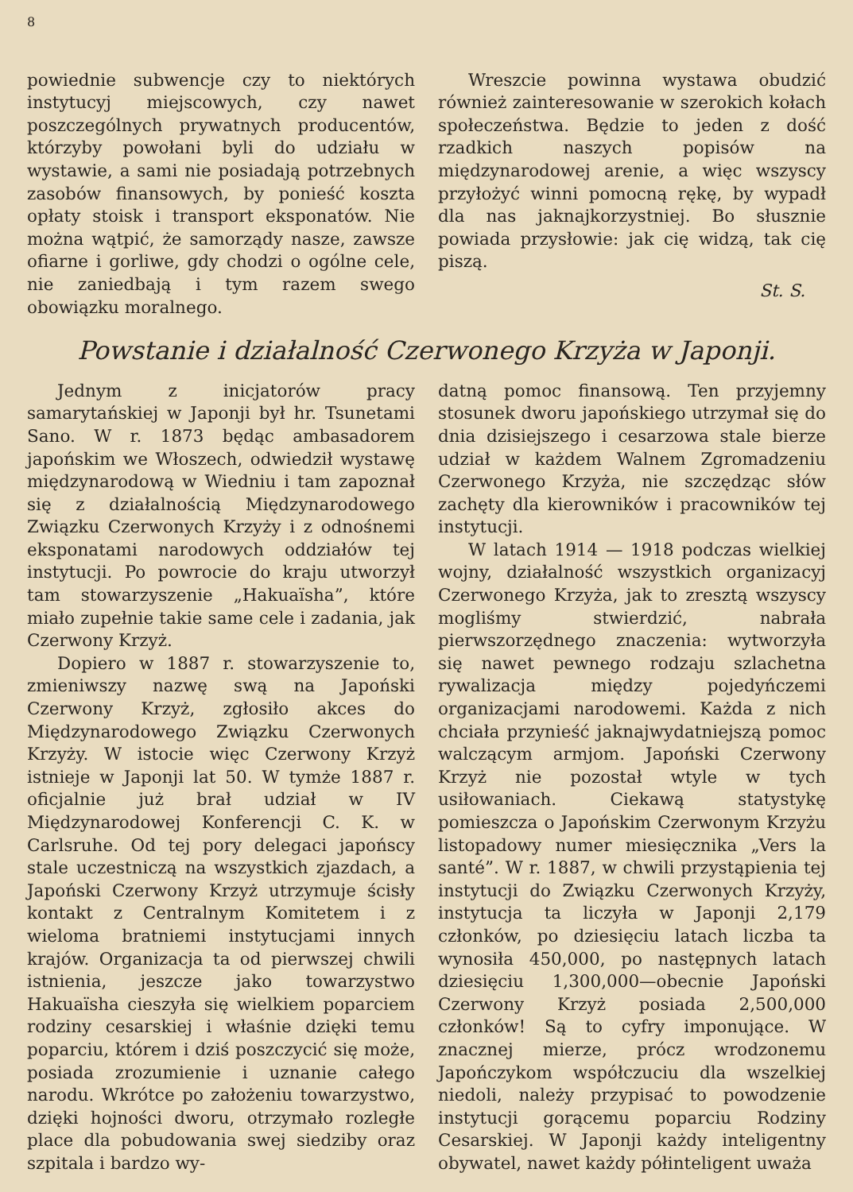8
powiednie subwencje czy to niektórych instytucyj miejscowych, czy nawet poszczególnych prywatnych producentów, którzyby powołani byli do udziału w wystawie, a sami nie posiadają potrzebnych zasobów finansowych, by ponieść koszta opłaty stoisk i transport eksponatów. Nie można wątpić, że samorządy nasze, zawsze ofiarne i gorliwe, gdy chodzi o ogólne cele, nie zaniedbają i tym razem swego obowiązku moralnego.
Wreszcie powinna wystawa obudzić również zainteresowanie w szerokich kołach społeczeństwa. Będzie to jeden z dość rzadkich naszych popisów na międzynarodowej arenie, a więc wszyscy przyłożyć winni pomocną rękę, by wypadł dla nas jaknajkorzystniej. Bo słusznie powiada przysłowie: jak cię widzą, tak cię piszą.
St. S.
Powstanie i działalność Czerwonego Krzyża w Japonji.
Jednym z inicjatorów pracy samarytańskiej w Japonji był hr. Tsunetami Sano. W r. 1873 będąc ambasadorem japońskim we Włoszech, odwiedził wystawę międzynarodową w Wiedniu i tam zapoznał się z działalnością Międzynarodowego Związku Czerwonych Krzyży i z odnośnemi eksponatami narodowych oddziałów tej instytucji. Po powrocie do kraju utworzył tam stowarzyszenie „Hakuaïsha”, które miało zupełnie takie same cele i zadania, jak Czerwony Krzyż.
Dopiero w 1887 r. stowarzyszenie to, zmieniwszy nazwę swą na Japoński Czerwony Krzyż, zgłosiło akces do Międzynarodowego Związku Czerwonych Krzyży. W istocie więc Czerwony Krzyż istnieje w Japonji lat 50. W tymże 1887 r. oficjalnie już brał udział w IV Międzynarodowej Konferencji C. K. w Carlsruhe. Od tej pory delegaci japońscy stale uczestniczą na wszystkich zjazdach, a Japoński Czerwony Krzyż utrzymuje ścisły kontakt z Centralnym Komitetem i z wieloma bratniemi instytucjami innych krajów. Organizacja ta od pierwszej chwili istnienia, jeszcze jako towarzystwo Hakuaïsha cieszyła się wielkiem poparciem rodziny cesarskiej i właśnie dzięki temu poparciu, którem i dziś poszczycić się może, posiada zrozumienie i uznanie całego narodu. Wkrótce po założeniu towarzystwo, dzięki hojności dworu, otrzymało rozległe place dla pobudowania swej siedziby oraz szpitala i bardzo wy-
datną pomoc finansową. Ten przyjemny stosunek dworu japońskiego utrzymał się do dnia dzisiejszego i cesarzowa stale bierze udział w każdem Walnem Zgromadzeniu Czerwonego Krzyża, nie szczędząc słów zachęty dla kierowników i pracowników tej instytucji.
W latach 1914 — 1918 podczas wielkiej wojny, działalność wszystkich organizacyj Czerwonego Krzyża, jak to zresztą wszyscy mogliśmy stwierdzić, nabrała pierwszorzędnego znaczenia: wytworzyła się nawet pewnego rodzaju szlachetna rywalizacja między pojedyńczemi organizacjami narodowemi. Każda z nich chciała przynieść jaknajwydatniejszą pomoc walczącym armjom. Japoński Czerwony Krzyż nie pozostał wtyle w tych usiłowaniach. Ciekawą statystykę pomieszcza o Japońskim Czerwonym Krzyżu listopadowy numer miesięcznika „Vers la santé”. W r. 1887, w chwili przystąpienia tej instytucji do Związku Czerwonych Krzyży, instytucja ta liczyła w Japonji 2,179 członków, po dziesięciu latach liczba ta wynosiła 450,000, po następnych latach dziesięciu 1,300,000—obecnie Japoński Czerwony Krzyż posiada 2,500,000 członków! Są to cyfry imponujące. W znacznej mierze, prócz wrodzonemu Japończykom współczuciu dla wszelkiej niedoli, należy przypisać to powodzenie instytucji gorącemu poparciu Rodziny Cesarskiej. W Japonji każdy inteligentny obywatel, nawet każdy półinteligent uważa